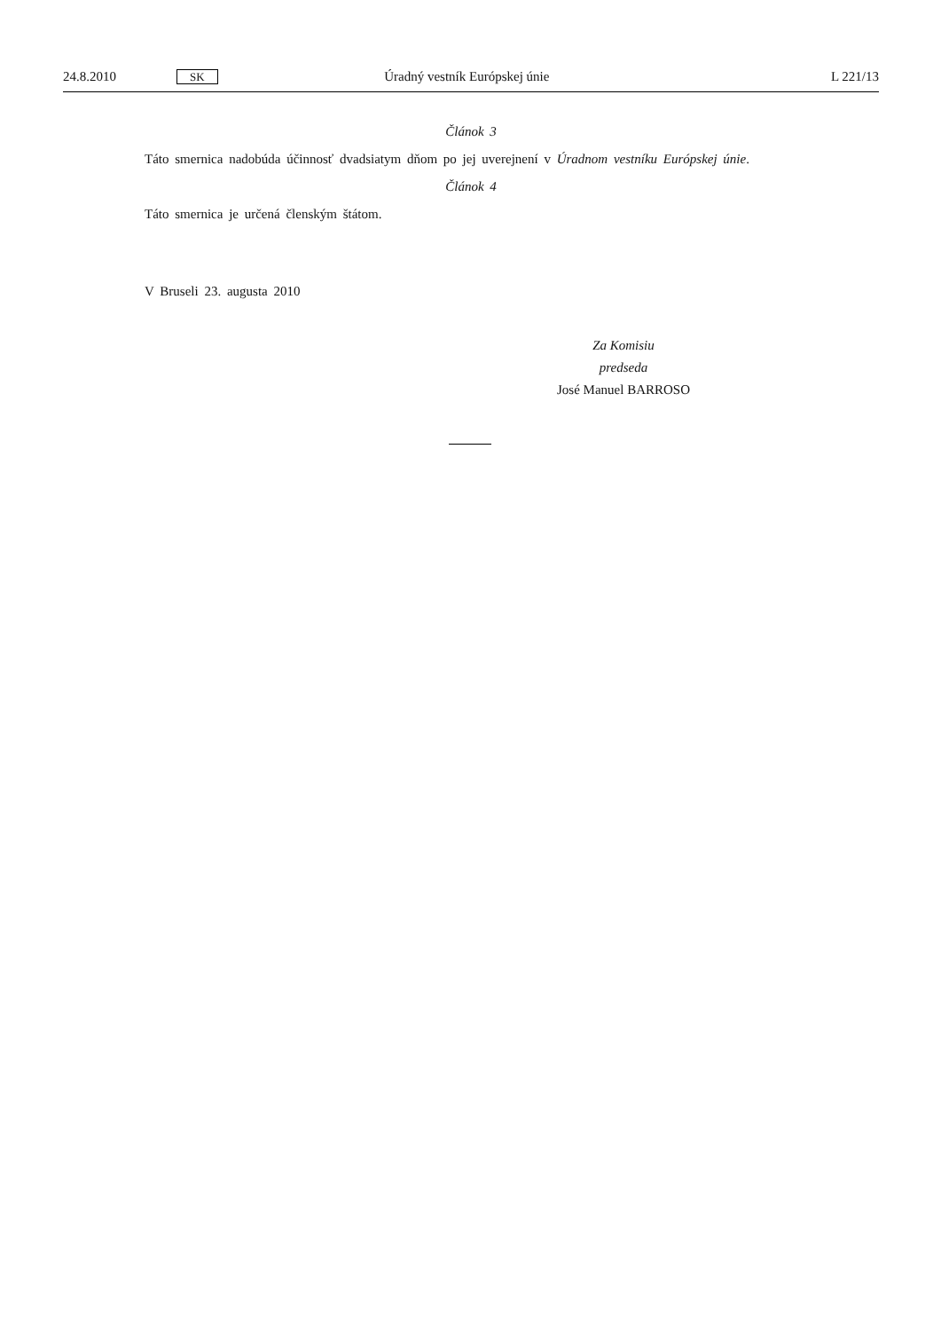24.8.2010 SK Úradný vestník Európskej únie L 221/13
Článok 3
Táto smernica nadobúda účinnosť dvadsiatym dňom po jej uverejnení v Úradnom vestníku Európskej únie.
Článok 4
Táto smernica je určená členským štátom.
V Bruseli 23. augusta 2010
Za Komisiu
predseda
José Manuel BARROSO